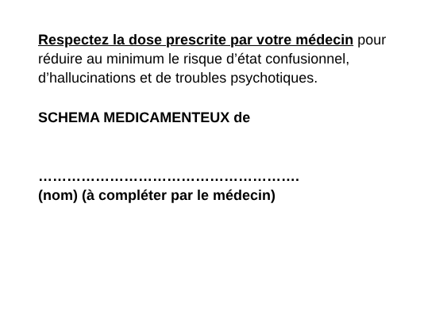Respectez la dose prescrite par votre médecin pour réduire au minimum le risque d’état confusionnel, d’hallucinations et de troubles psychotiques.
SCHEMA MEDICAMENTEUX de
……………………………………………….
(nom) (à compléter par le médecin)